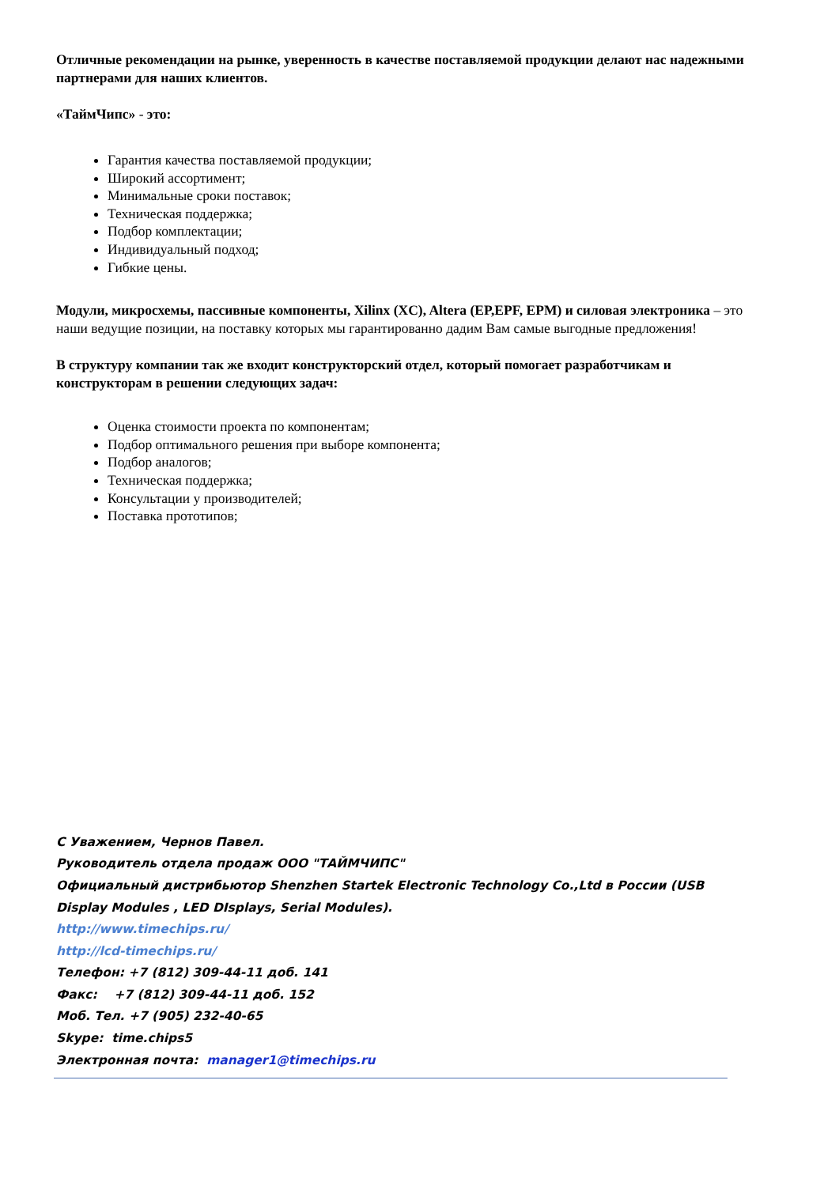Отличные рекомендации на рынке, уверенность в качестве поставляемой продукции делают нас надежными партнерами для наших клиентов.
«ТаймЧипс» - это:
Гарантия качества поставляемой продукции;
Широкий ассортимент;
Минимальные сроки поставок;
Техническая поддержка;
Подбор комплектации;
Индивидуальный подход;
Гибкие цены.
Модули, микросхемы, пассивные компоненты, Xilinx (XC), Altera (EP,EPF, EPM) и силовая электроника – это наши ведущие позиции, на поставку которых мы гарантированно дадим Вам самые выгодные предложения!
В структуру компании так же входит конструкторский отдел, который помогает разработчикам и конструкторам в решении следующих задач:
Оценка стоимости проекта по компонентам;
Подбор оптимального решения при выборе компонента;
Подбор аналогов;
Техническая поддержка;
Консультации у производителей;
Поставка прототипов;
С Уважением, Чернов Павел.
Руководитель отдела продаж ООО "ТАЙМЧИПС"
Официальный дистрибьютор Shenzhen Startek Electronic Technology Co.,Ltd в России (USB Display Modules , LED DIsplays, Serial Modules).
http://www.timechips.ru/
http://lcd-timechips.ru/
Телефон: +7 (812) 309-44-11 доб. 141
Факс: +7 (812) 309-44-11 доб. 152
Моб. Тел. +7 (905) 232-40-65
Skype: time.chips5
Электронная почта: manager1@timechips.ru